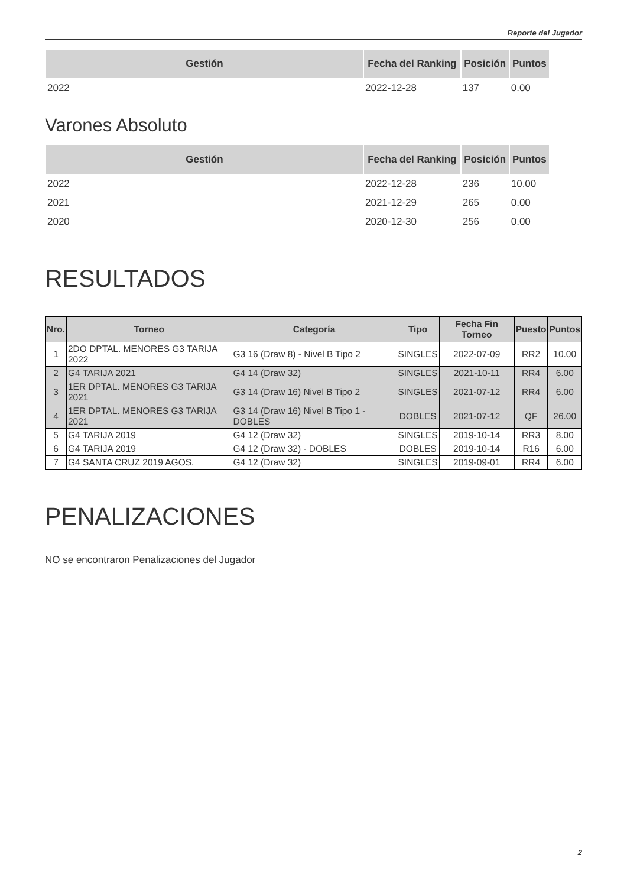Reporte del Jugador
| Gestión | Fecha del Ranking | Posición | Puntos |
| --- | --- | --- | --- |
| 2022 | 2022-12-28 | 137 | 0.00 |
Varones Absoluto
| Gestión | Fecha del Ranking | Posición | Puntos |
| --- | --- | --- | --- |
| 2022 | 2022-12-28 | 236 | 10.00 |
| 2021 | 2021-12-29 | 265 | 0.00 |
| 2020 | 2020-12-30 | 256 | 0.00 |
RESULTADOS
| Nro. | Torneo | Categoría | Tipo | Fecha Fin Torneo | Puesto | Puntos |
| --- | --- | --- | --- | --- | --- | --- |
| 1 | 2DO DPTAL. MENORES G3 TARIJA 2022 | G3 16 (Draw 8) - Nivel B Tipo 2 | SINGLES | 2022-07-09 | RR2 | 10.00 |
| 2 | G4 TARIJA 2021 | G4 14 (Draw 32) | SINGLES | 2021-10-11 | RR4 | 6.00 |
| 3 | 1ER DPTAL. MENORES G3 TARIJA 2021 | G3 14 (Draw 16) Nivel B Tipo 2 | SINGLES | 2021-07-12 | RR4 | 6.00 |
| 4 | 1ER DPTAL. MENORES G3 TARIJA 2021 | G3 14 (Draw 16) Nivel B Tipo 1 - DOBLES | DOBLES | 2021-07-12 | QF | 26.00 |
| 5 | G4 TARIJA 2019 | G4 12 (Draw 32) | SINGLES | 2019-10-14 | RR3 | 8.00 |
| 6 | G4 TARIJA 2019 | G4 12 (Draw 32) - DOBLES | DOBLES | 2019-10-14 | R16 | 6.00 |
| 7 | G4 SANTA CRUZ 2019 AGOS. | G4 12 (Draw 32) | SINGLES | 2019-09-01 | RR4 | 6.00 |
PENALIZACIONES
NO se encontraron Penalizaciones del Jugador
2